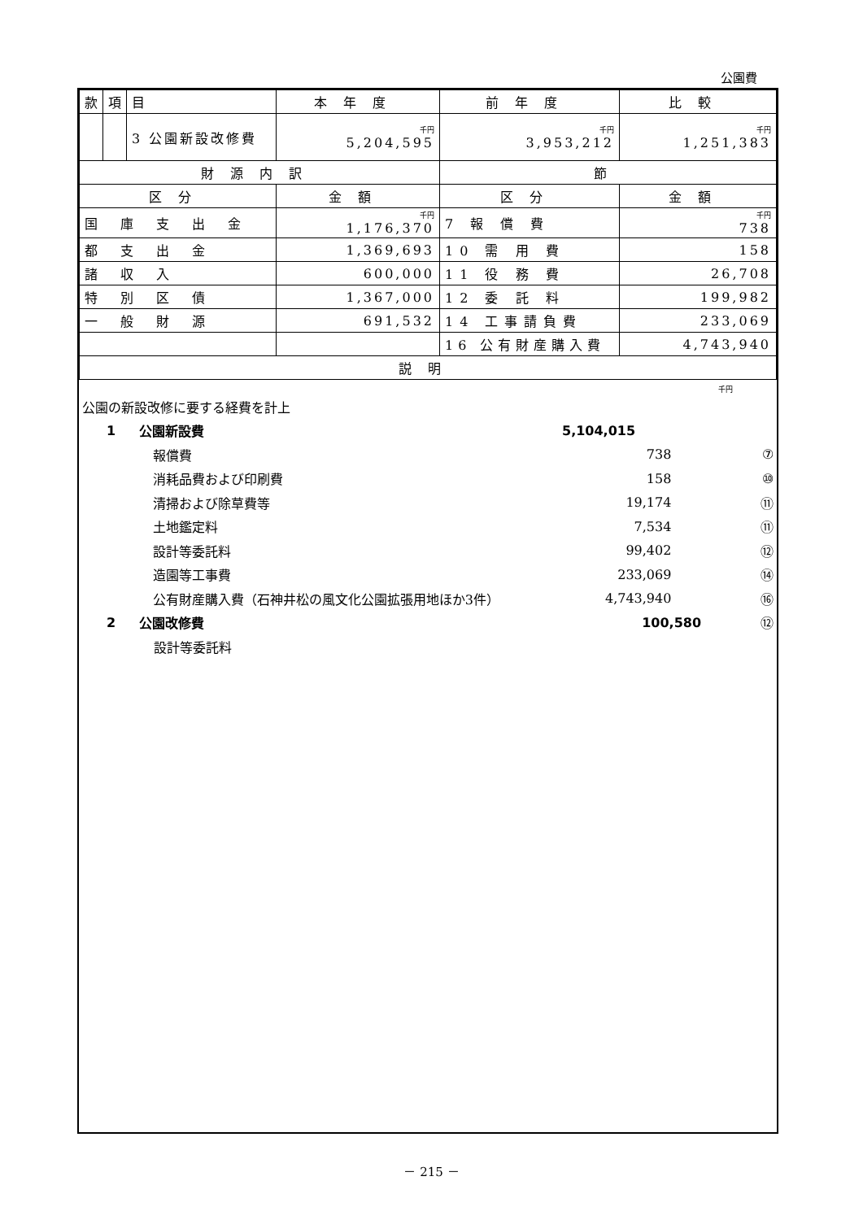公園費
| 款 | 項 | 目 | 本年度 | 前年度 | 比較 |
| | | 3 公園新設改修費 | 千円 5,204,595 | 千円 3,953,212 | 千円 1,251,383 |
| 財源内訳 | | | | 節 | |
| 区分 | | | 金額 | 区分 | 金額 |
| 国庫支出金 | | | 千円 1,176,370 | 7 報 償 費 | 千円 738 |
| 都支出金 | | | 1,369,693 | 10 需 用 費 | 158 |
| 諸収入 | | | 600,000 | 11 役 務 費 | 26,708 |
| 特別区債 | | | 1,367,000 | 12 委 託 料 | 199,982 |
| 一般財源 | | | 691,532 | 14 工事請負費 | 233,069 |
| | | | | 16 公有財産購入費 | 4,743,940 |
| 説明 | | | | | |
千円
公園の新設改修に要する経費を計上
1 公園新設費 5,104,015
報償費 738 ⑦
消耗品費および印刷費 158 ⑩
清掃および除草費等 19,174 ⑪
土地鑑定料 7,534 ⑪
設計等委託料 99,402 ⑫
造園等工事費 233,069 ⑭
公有財産購入費（石神井松の風文化公園拡張用地ほか3件） 4,743,940 ⑯
2 公園改修費 100,580 ⑫
設計等委託料
－ 215 －